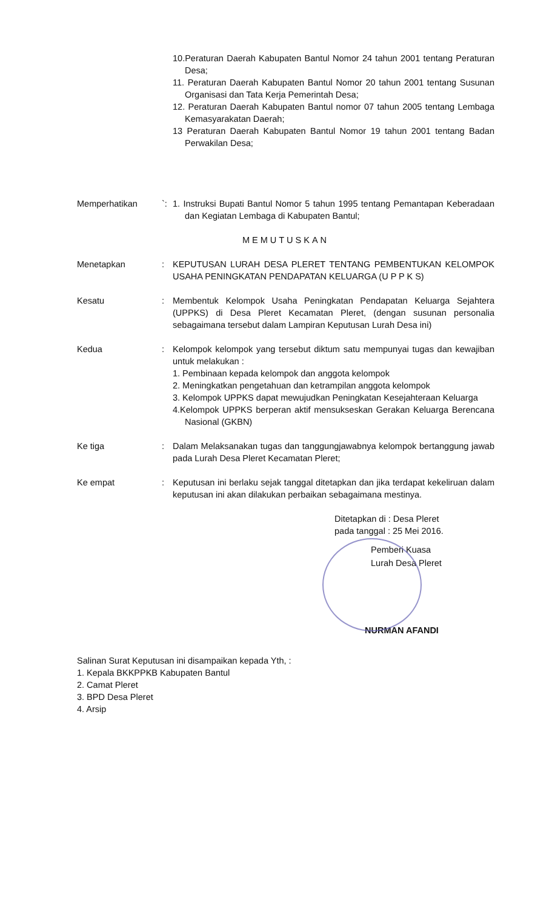10.Peraturan Daerah Kabupaten Bantul Nomor 24 tahun 2001 tentang Peraturan Desa;
11. Peraturan Daerah Kabupaten Bantul Nomor 20 tahun 2001 tentang Susunan Organisasi dan Tata Kerja Pemerintah Desa;
12. Peraturan Daerah Kabupaten Bantul nomor 07 tahun 2005 tentang Lembaga Kemasyarakatan Daerah;
13 Peraturan Daerah Kabupaten Bantul Nomor 19 tahun 2001 tentang Badan Perwakilan Desa;
Memperhatikan `: 1. Instruksi Bupati Bantul Nomor 5 tahun 1995 tentang Pemantapan Keberadaan dan Kegiatan Lembaga di Kabupaten Bantul;
MEMUTUSKAN
Menetapkan : KEPUTUSAN LURAH DESA PLERET TENTANG PEMBENTUKAN KELOMPOK USAHA PENINGKATAN PENDAPATAN KELUARGA (U P P K S)
Kesatu : Membentuk Kelompok Usaha Peningkatan Pendapatan Keluarga Sejahtera (UPPKS) di Desa Pleret Kecamatan Pleret, (dengan susunan personalia sebagaimana tersebut dalam Lampiran Keputusan Lurah Desa ini)
Kedua : Kelompok kelompok yang tersebut diktum satu mempunyai tugas dan kewajiban untuk melakukan :
1. Pembinaan kepada kelompok dan anggota kelompok
2. Meningkatkan pengetahuan dan ketrampilan anggota kelompok
3. Kelompok UPPKS dapat mewujudkan Peningkatan Kesejahteraan Keluarga
4.Kelompok UPPKS berperan aktif mensukseskan Gerakan Keluarga Berencana Nasional (GKBN)
Ke tiga : Dalam Melaksanakan tugas dan tanggungjawabnya kelompok bertanggung jawab pada Lurah Desa Pleret Kecamatan Pleret;
Ke empat : Keputusan ini berlaku sejak tanggal ditetapkan dan jika terdapat kekeliruan dalam keputusan ini akan dilakukan perbaikan sebagaimana mestinya.
Ditetapkan di : Desa Pleret
pada tanggal : 25 Mei 2016.
Pemberi Kuasa
Lurah Desa Pleret
NURMAN AFANDI
Salinan Surat Keputusan ini disampaikan kepada Yth, :
1. Kepala BKKPPKB Kabupaten Bantul
2. Camat Pleret
3. BPD Desa Pleret
4. Arsip